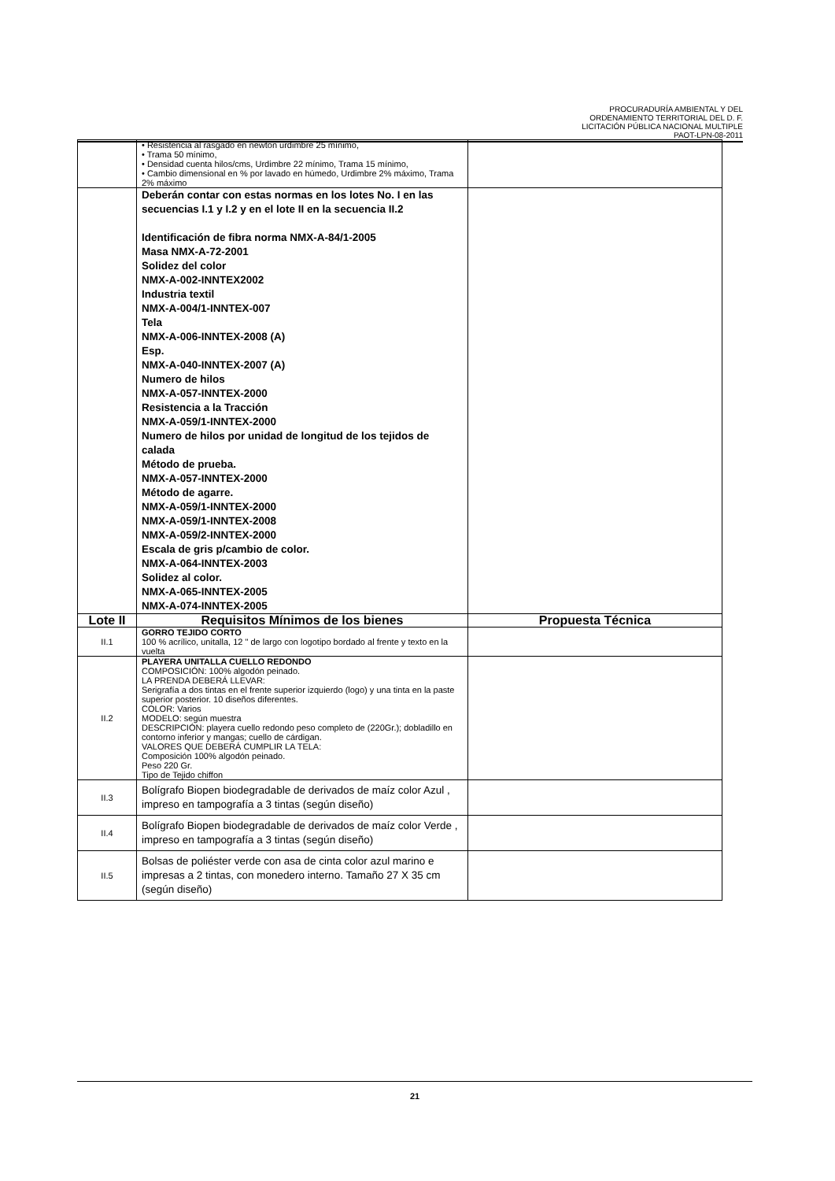PROCURADURÍA AMBIENTAL Y DEL
ORDENAMIENTO TERRITORIAL DEL D. F.
LICITACIÓN PÚBLICA NACIONAL MULTIPLE
PAOT-LPN-08-2011
| | • Resistencia al rasgado en newton urdimbre 25 mínimo, • Trama 50 mínimo, • Densidad cuenta hilos/cms, Urdimbre 22 mínimo, Trama 15 mínimo, • Cambio dimensional en % por lavado en húmedo, Urdimbre 2% máximo, Trama 2% máximo | |
| | Deberán contar con estas normas en los lotes No. I en las secuencias I.1 y I.2 y en el lote II en la secuencia II.2 Identificación de fibra norma NMX-A-84/1-2005 Masa NMX-A-72-2001 Solidez del color NMX-A-002-INNTEX2002 Industria textil NMX-A-004/1-INNTEX-007 Tela NMX-A-006-INNTEX-2008 (A) Esp. NMX-A-040-INNTEX-2007 (A) Numero de hilos NMX-A-057-INNTEX-2000 Resistencia a la Tracción NMX-A-059/1-INNTEX-2000 Numero de hilos por unidad de longitud de los tejidos de calada Método de prueba. NMX-A-057-INNTEX-2000 Método de agarre. NMX-A-059/1-INNTEX-2000 NMX-A-059/1-INNTEX-2008 NMX-A-059/2-INNTEX-2000 Escala de gris p/cambio de color. NMX-A-064-INNTEX-2003 Solidez al color. NMX-A-065-INNTEX-2005 NMX-A-074-INNTEX-2005 | |
| Lote II | Requisitos Mínimos de los bienes | Propuesta Técnica |
| II.1 | GORRO TEJIDO CORTO 100 % acrílico, unitalla, 12 " de largo con logotipo bordado al frente y texto en la vuelta | |
| II.2 | PLAYERA UNITALLA CUELLO REDONDO COMPOSICIÓN: 100% algodón peinado. LA PRENDA DEBERÁ LLEVAR: Serigrafía a dos tintas en el frente superior izquierdo (logo) y una tinta en la paste superior posterior. 10 diseños diferentes. COLOR: Varios MODELO: según muestra DESCRIPCIÓN: playera cuello redondo peso completo de (220Gr.); dobladillo en contorno inferior y mangas; cuello de cárdigan. VALORES QUE DEBERÁ CUMPLIR LA TELA: Composición 100% algodón peinado. Peso 220 Gr. Tipo de Tejido chiffon | |
| II.3 | Bolígrafo Biopen biodegradable de derivados de maíz color Azul , impreso en tampografía a 3 tintas (según diseño) | |
| II.4 | Bolígrafo Biopen biodegradable de derivados de maíz color Verde , impreso en tampografía a 3 tintas (según diseño) | |
| II.5 | Bolsas de poliéster verde con asa de cinta color azul marino e impresas a 2 tintas, con monedero interno. Tamaño 27 X 35 cm (según diseño) | |
21